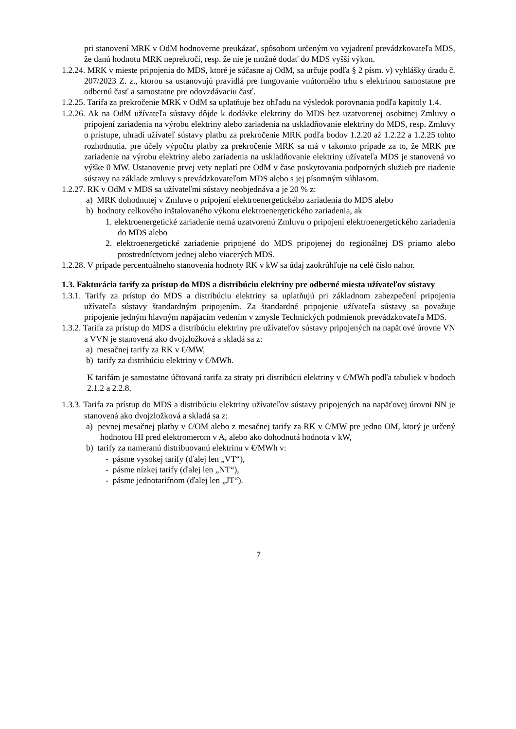pri stanovení MRK v OdM hodnoverne preukázať, spôsobom určeným vo vyjadrení prevádzkovateľa MDS, že danú hodnotu MRK neprekročí, resp. že nie je možné dodať do MDS vyšší výkon.
1.2.24. MRK v mieste pripojenia do MDS, ktoré je súčasne aj OdM, sa určuje podľa § 2 písm. v) vyhlášky úradu č. 207/2023 Z. z., ktorou sa ustanovujú pravidlá pre fungovanie vnútorného trhu s elektrinou samostatne pre odbernú časť a samostatne pre odovzdávaciu časť.
1.2.25. Tarifa za prekročenie MRK v OdM sa uplatňuje bez ohľadu na výsledok porovnania podľa kapitoly 1.4.
1.2.26. Ak na OdM užívateľa sústavy dôjde k dodávke elektriny do MDS bez uzatvorenej osobitnej Zmluvy o pripojení zariadenia na výrobu elektriny alebo zariadenia na uskladňovanie elektriny do MDS, resp. Zmluvy o prístupe, uhradí užívateľ sústavy platbu za prekročenie MRK podľa bodov 1.2.20 až 1.2.22 a 1.2.25 tohto rozhodnutia. pre účely výpočtu platby za prekročenie MRK sa má v takomto prípade za to, že MRK pre zariadenie na výrobu elektriny alebo zariadenia na uskladňovanie elektriny užívateľa MDS je stanovená vo výške 0 MW. Ustanovenie prvej vety neplatí pre OdM v čase poskytovania podporných služieb pre riadenie sústavy na základe zmluvy s prevádzkovateľom MDS alebo s jej písomným súhlasom.
1.2.27. RK v OdM v MDS sa užívateľmi sústavy neobjednáva a je 20 % z:
a) MRK dohodnutej v Zmluve o pripojení elektroenergetického zariadenia do MDS alebo
b) hodnoty celkového inštalovaného výkonu elektroenergetického zariadenia, ak
1. elektroenergetické zariadenie nemá uzatvorenú Zmluvu o pripojení elektroenergetického zariadenia do MDS alebo
2. elektroenergetické zariadenie pripojené do MDS pripojenej do regionálnej DS priamo alebo prostredníctvom jednej alebo viacerých MDS.
1.2.28. V prípade percentuálneho stanovenia hodnoty RK v kW sa údaj zaokrúhľuje na celé číslo nahor.
1.3. Fakturácia tarify za prístup do MDS a distribúciu elektriny pre odberné miesta užívateľov sústavy
1.3.1. Tarify za prístup do MDS a distribúciu elektriny sa uplatňujú pri základnom zabezpečení pripojenia užívateľa sústavy štandardným pripojením. Za štandardné pripojenie užívateľa sústavy sa považuje pripojenie jedným hlavným napájacím vedením v zmysle Technických podmienok prevádzkovateľa MDS.
1.3.2. Tarifa za prístup do MDS a distribúciu elektriny pre užívateľov sústavy pripojených na napäťové úrovne VN a VVN je stanovená ako dvojzložková a skladá sa z:
a) mesačnej tarify za RK v €/MW,
b) tarify za distribúciu elektriny v €/MWh.
K tarifám je samostatne účtovaná tarifa za straty pri distribúcii elektriny v €/MWh podľa tabuliek v bodoch 2.1.2 a 2.2.8.
1.3.3. Tarifa za prístup do MDS a distribúciu elektriny užívateľov sústavy pripojených na napäťovej úrovni NN je stanovená ako dvojzložková a skladá sa z:
a) pevnej mesačnej platby v €/OM alebo z mesačnej tarify za RK v €/MW pre jedno OM, ktorý je určený hodnotou HI pred elektromerom v A, alebo ako dohodnutá hodnota v kW,
b) tarify za nameranú distribuovanú elektrinu v €/MWh v:
- pásme vysokej tarify (ďalej len „VT“),
- pásme nízkej tarify (ďalej len „NT“),
- pásme jednotarifnom (ďalej len „JT“).
7